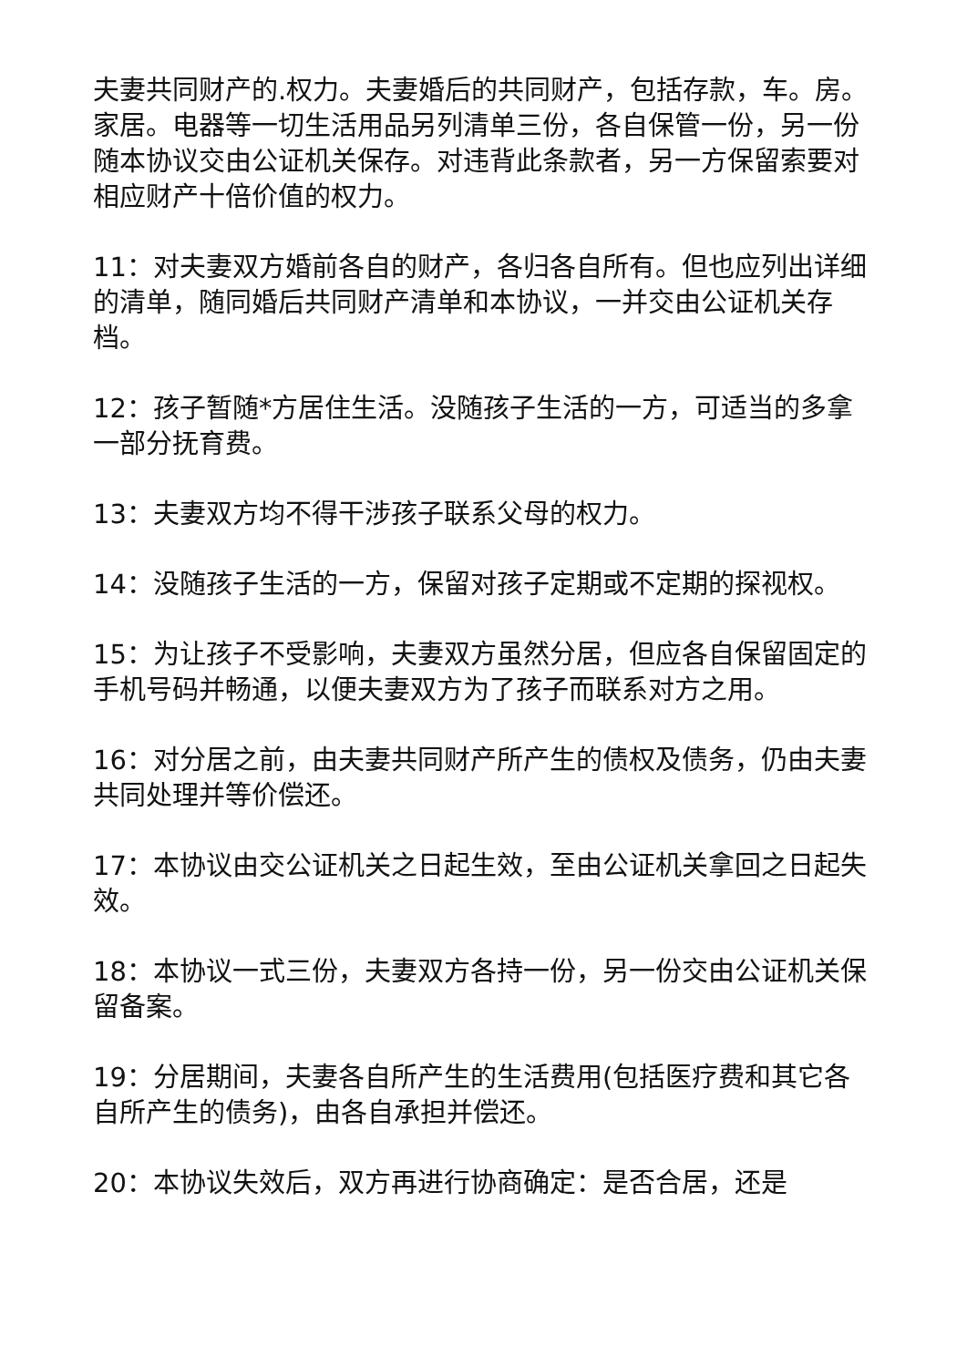夫妻共同财产的.权力。夫妻婚后的共同财产，包括存款，车。房。家居。电器等一切生活用品另列清单三份，各自保管一份，另一份随本协议交由公证机关保存。对违背此条款者，另一方保留索要对相应财产十倍价值的权力。
11：对夫妻双方婚前各自的财产，各归各自所有。但也应列出详细的清单，随同婚后共同财产清单和本协议，一并交由公证机关存档。
12：孩子暂随*方居住生活。没随孩子生活的一方，可适当的多拿一部分抚育费。
13：夫妻双方均不得干涉孩子联系父母的权力。
14：没随孩子生活的一方，保留对孩子定期或不定期的探视权。
15：为让孩子不受影响，夫妻双方虽然分居，但应各自保留固定的手机号码并畅通，以便夫妻双方为了孩子而联系对方之用。
16：对分居之前，由夫妻共同财产所产生的债权及债务，仍由夫妻共同处理并等价偿还。
17：本协议由交公证机关之日起生效，至由公证机关拿回之日起失效。
18：本协议一式三份，夫妻双方各持一份，另一份交由公证机关保留备案。
19：分居期间，夫妻各自所产生的生活费用(包括医疗费和其它各自所产生的债务)，由各自承担并偿还。
20：本协议失效后，双方再进行协商确定：是否合居，还是